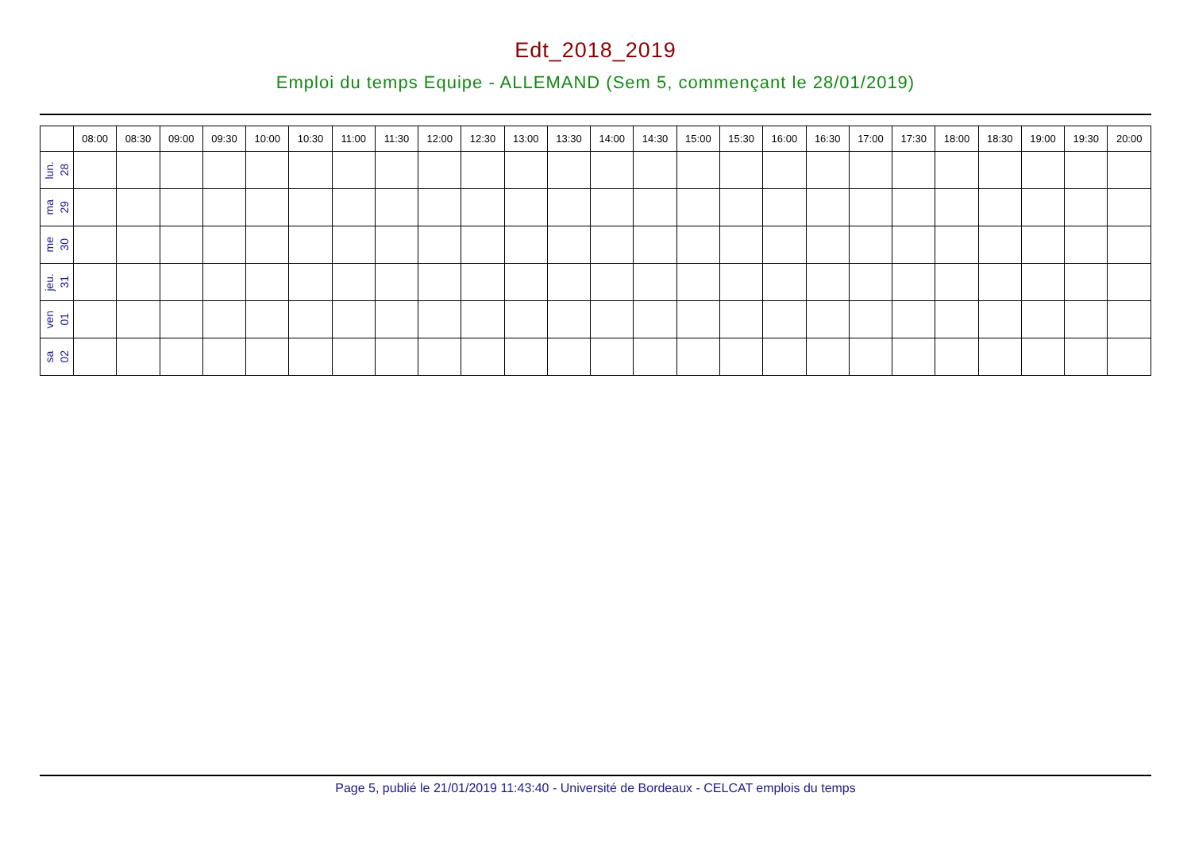Edt_2018_2019
Emploi du temps Equipe - ALLEMAND (Sem 5, commençant le 28/01/2019)
| | 08:00 | 08:30 | 09:00 | 09:30 | 10:00 | 10:30 | 11:00 | 11:30 | 12:00 | 12:30 | 13:00 | 13:30 | 14:00 | 14:30 | 15:00 | 15:30 | 16:00 | 16:30 | 17:00 | 17:30 | 18:00 | 18:30 | 19:00 | 19:30 | 20:00 |
| --- | --- | --- | --- | --- | --- | --- | --- | --- | --- | --- | --- | --- | --- | --- | --- | --- | --- | --- | --- | --- | --- | --- | --- | --- | --- |
| lun. 28 | | | | | | | | | | | | | | | | | | | | | | | | | |
| ma 29 | | | | | | | | | | | | | | | | | | | | | | | | | |
| me 30 | | | | | | | | | | | | | | | | | | | | | | | | | |
| jeu. 31 | | | | | | | | | | | | | | | | | | | | | | | | | |
| ven 01 | | | | | | | | | | | | | | | | | | | | | | | | | |
| sa 02 | | | | | | | | | | | | | | | | | | | | | | | | | |
Page 5, publié le 21/01/2019 11:43:40 - Université de Bordeaux - CELCAT emplois du temps